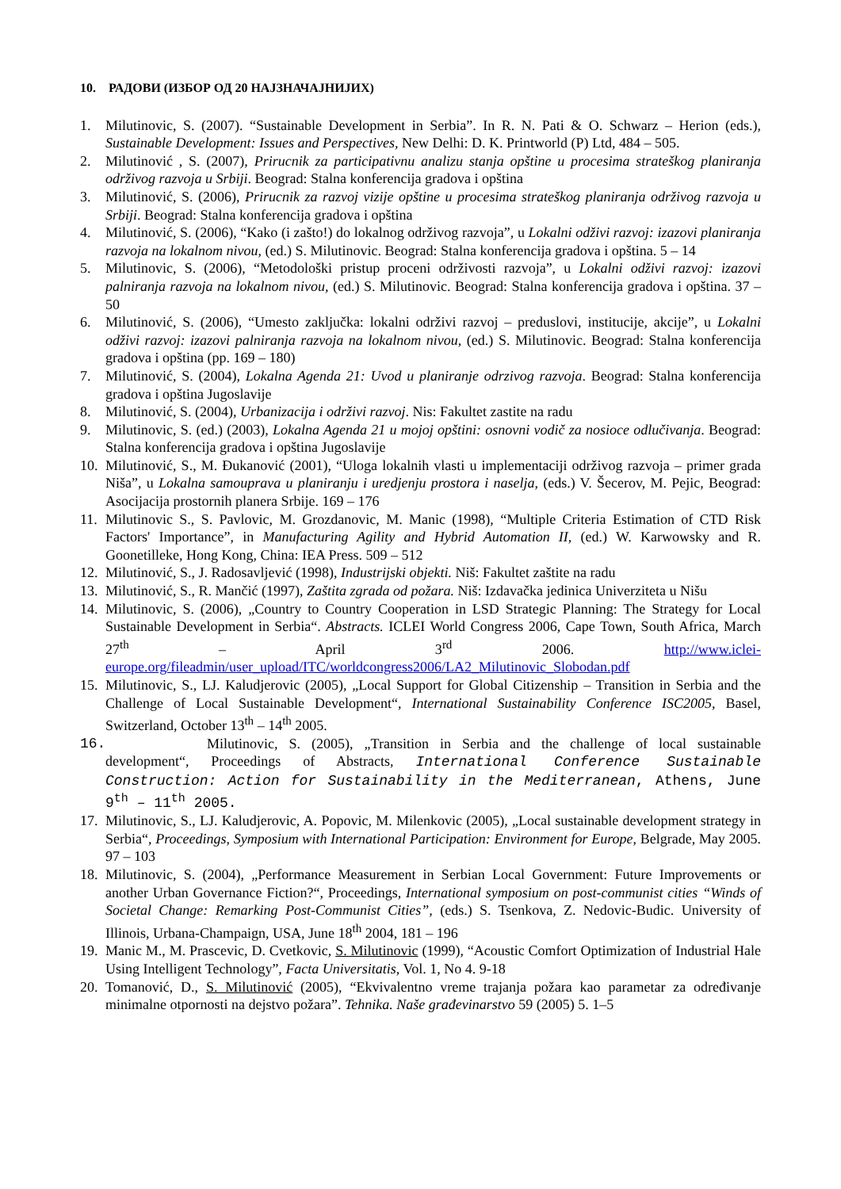10. РАДОВИ (ИЗБОР ОД 20 НАЈЗНАЧАЈНИЈИХ)
1. Milutinovic, S. (2007). “Sustainable Development in Serbia”. In R. N. Pati & O. Schwarz – Herion (eds.), Sustainable Development: Issues and Perspectives, New Delhi: D. K. Printworld (P) Ltd, 484 – 505.
2. Milutinović , S. (2007), Prirucnik za participativnu analizu stanja opštine u procesima strateškog planiranja održivog razvoja u Srbiji. Beograd: Stalna konferencija gradova i opština
3. Milutinović, S. (2006), Prirucnik za razvoj vizije opštine u procesima strateškog planiranja održivog razvoja u Srbiji. Beograd: Stalna konferencija gradova i opština
4. Milutinović, S. (2006), “Kako (i zašto!) do lokalnog održivog razvoja”, u Lokalni odživi razvoj: izazovi planiranja razvoja na lokalnom nivou, (ed.) S. Milutinovic. Beograd: Stalna konferencija gradova i opština. 5 – 14
5. Milutinovic, S. (2006), “Metodološki pristup proceni održivosti razvoja”, u Lokalni odživi razvoj: izazovi palniranja razvoja na lokalnom nivou, (ed.) S. Milutinovic. Beograd: Stalna konferencija gradova i opština. 37 – 50
6. Milutinović, S. (2006), “Umesto zaključka: lokalni održivi razvoj – preduslovi, institucije, akcije”, u Lokalni odživi razvoj: izazovi palniranja razvoja na lokalnom nivou, (ed.) S. Milutinovic. Beograd: Stalna konferencija gradova i opština (pp. 169 – 180)
7. Milutinović, S. (2004), Lokalna Agenda 21: Uvod u planiranje odrzivog razvoja. Beograd: Stalna konferencija gradova i opština Jugoslavije
8. Milutinović, S. (2004), Urbanizacija i održivi razvoj. Nis: Fakultet zastite na radu
9. Milutinovic, S. (ed.) (2003), Lokalna Agenda 21 u mojoj opštini: osnovni vodič za nosioce odlučivanja. Beograd: Stalna konferencija gradova i opština Jugoslavije
10. Milutinović, S., M. Đukanović (2001), “Uloga lokalnih vlasti u implementaciji održivog razvoja – primer grada Niša”, u Lokalna samouprava u planiranju i uredjenju prostora i naselja, (eds.) V. Šecerov, M. Pejic, Beograd: Asocijacija prostornih planera Srbije. 169 – 176
11. Milutinovic S., S. Pavlovic, M. Grozdanovic, M. Manic (1998), “Multiple Criteria Estimation of CTD Risk Factors' Importance”, in Manufacturing Agility and Hybrid Automation II, (ed.) W. Karwowsky and R. Goonetilleke, Hong Kong, China: IEA Press. 509 – 512
12. Milutinović, S., J. Radosavljević (1998), Industrijski objekti. Niš: Fakultet zaštite na radu
13. Milutinović, S., R. Mančić (1997), Zaštita zgrada od požara. Niš: Izdavačka jedinica Univerziteta u Nišu
14. Milutinovic, S. (2006), „Country to Country Cooperation in LSD Strategic Planning: The Strategy for Local Sustainable Development in Serbia“. Abstracts. ICLEI World Congress 2006, Cape Town, South Africa, March 27<sup>th</sup> – April 3<sup>rd</sup> 2006. http://www.iclei-europe.org/fileadmin/user_upload/ITC/worldcongress2006/LA2_Milutinovic_Slobodan.pdf
15. Milutinovic, S., LJ. Kaludjerovic (2005), „Local Support for Global Citizenship – Transition in Serbia and the Challenge of Local Sustainable Development“, International Sustainability Conference ISC2005, Basel, Switzerland, October 13<sup>th</sup> – 14<sup>th</sup> 2005.
16. Milutinovic, S. (2005), „Transition in Serbia and the challenge of local sustainable development“, Proceedings of Abstracts, International Conference Sustainable Construction: Action for Sustainability in the Mediterranean, Athens, June 9<sup>th</sup> – 11<sup>th</sup> 2005.
17. Milutinovic, S., LJ. Kaludjerovic, A. Popovic, M. Milenkovic (2005), „Local sustainable development strategy in Serbia“, Proceedings, Symposium with International Participation: Environment for Europe, Belgrade, May 2005. 97 – 103
18. Milutinovic, S. (2004), „Performance Measurement in Serbian Local Government: Future Improvements or another Urban Governance Fiction?“, Proceedings, International symposium on post-communist cities “Winds of Societal Change: Remarking Post-Communist Cities”, (eds.) S. Tsenkova, Z. Nedovic-Budic. University of Illinois, Urbana-Champaign, USA, June 18<sup>th</sup> 2004, 181 – 196
19. Manic M., M. Prascevic, D. Cvetkovic, S. Milutinovic (1999), “Acoustic Comfort Optimization of Industrial Hale Using Intelligent Technology”, Facta Universitatis, Vol. 1, No 4. 9-18
20. Tomanović, D., S. Milutinović (2005), “Ekvivalentno vreme trajanja požara kao parametar za određivanje minimalne otpornosti na dejstvo požara”. Tehnika. Naše građevinarstvo 59 (2005) 5. 1–5